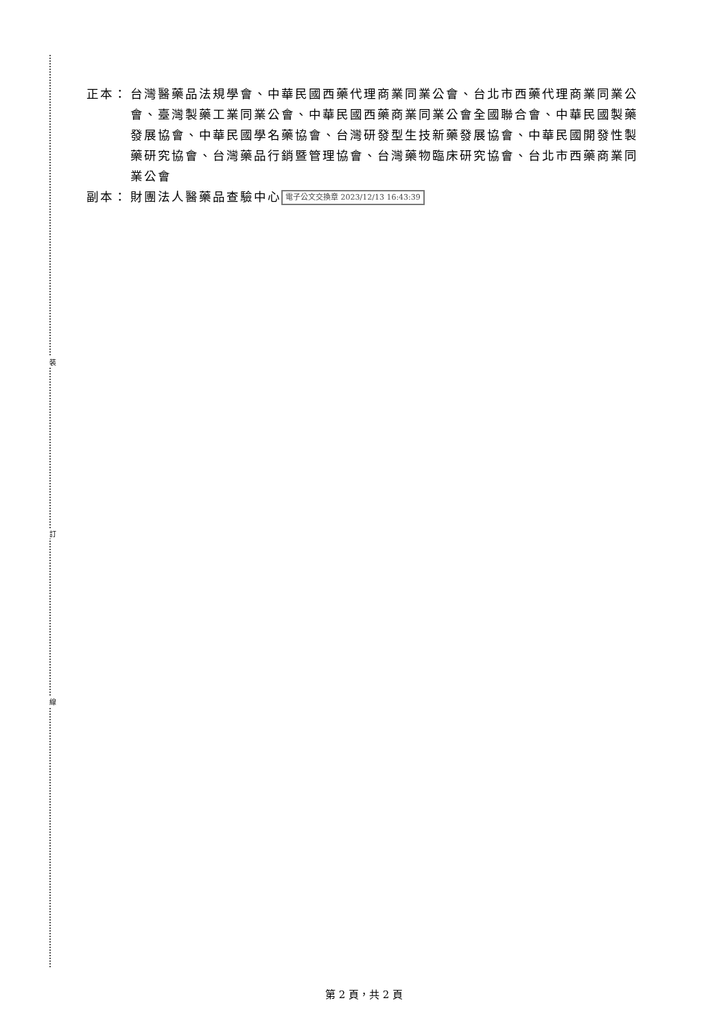裝
訂
線
正本： 台灣醫藥品法規學會、中華民國西藥代理商業同業公會、台北市西藥代理商業同業公會、臺灣製藥工業同業公會、中華民國西藥商業同業公會全國聯合會、中華民國製藥發展協會、中華民國學名藥協會、台灣研發型生技新藥發展協會、中華民國開發性製藥研究協會、台灣藥品行銷暨管理協會、台灣藥物臨床研究協會、台北市西藥商業同業公會
副本： 財團法人醫藥品查驗中心 電子公文交換章 2023/12/13 16:43:39
第 2 頁，共 2 頁